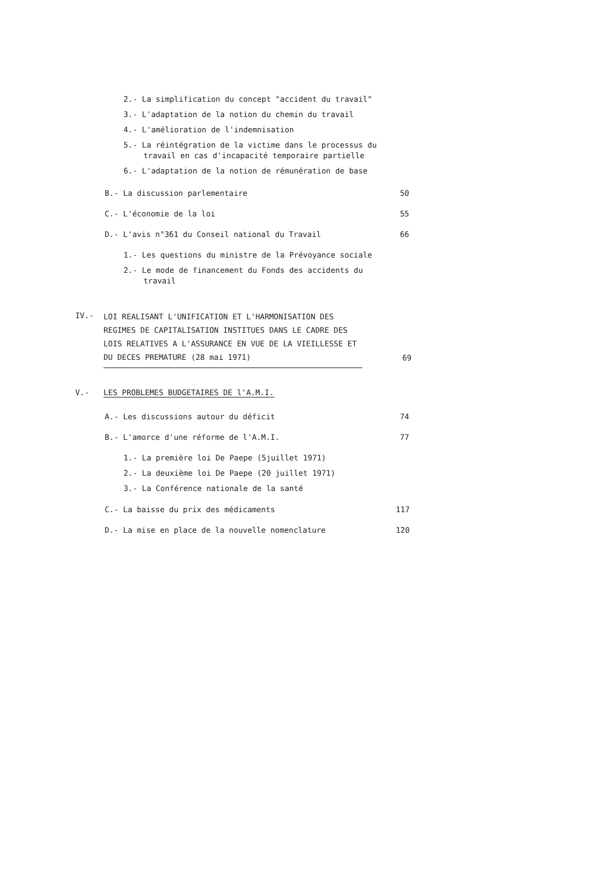2.- La simplification du concept "accident du travail"
3.- L'adaptation de la notion du chemin du travail
4.- L'amélioration de l'indemnisation
5.- La réintégration de la victime dans le processus du travail en cas d'incapacité temporaire partielle
6.- L'adaptation de la notion de rémunération de base
B.- La discussion parlementaire 50
C.- L'économie de la loi 55
D.- L'avis n°361 du Conseil national du Travail 66
1.- Les questions du ministre de la Prévoyance sociale
2.- Le mode de financement du Fonds des accidents du travail
IV.- LOI REALISANT L'UNIFICATION ET L'HARMONISATION DES REGIMES DE CAPITALISATION INSTITUES DANS LE CADRE DES LOIS RELATIVES A L'ASSURANCE EN VUE DE LA VIEILLESSE ET DU DECES PREMATURE (28 mai 1971) 69
V.- LES PROBLEMES BUDGETAIRES DE l'A.M.I.
A.- Les discussions autour du déficit 74
B.- L'amorce d'une réforme de l'A.M.I. 77
1.- La première loi De Paepe (5juillet 1971)
2.- La deuxième loi De Paepe (20 juillet 1971)
3.- La Conférence nationale de la santé
C.- La baisse du prix des médicaments 117
D.- La mise en place de la nouvelle nomenclature 120